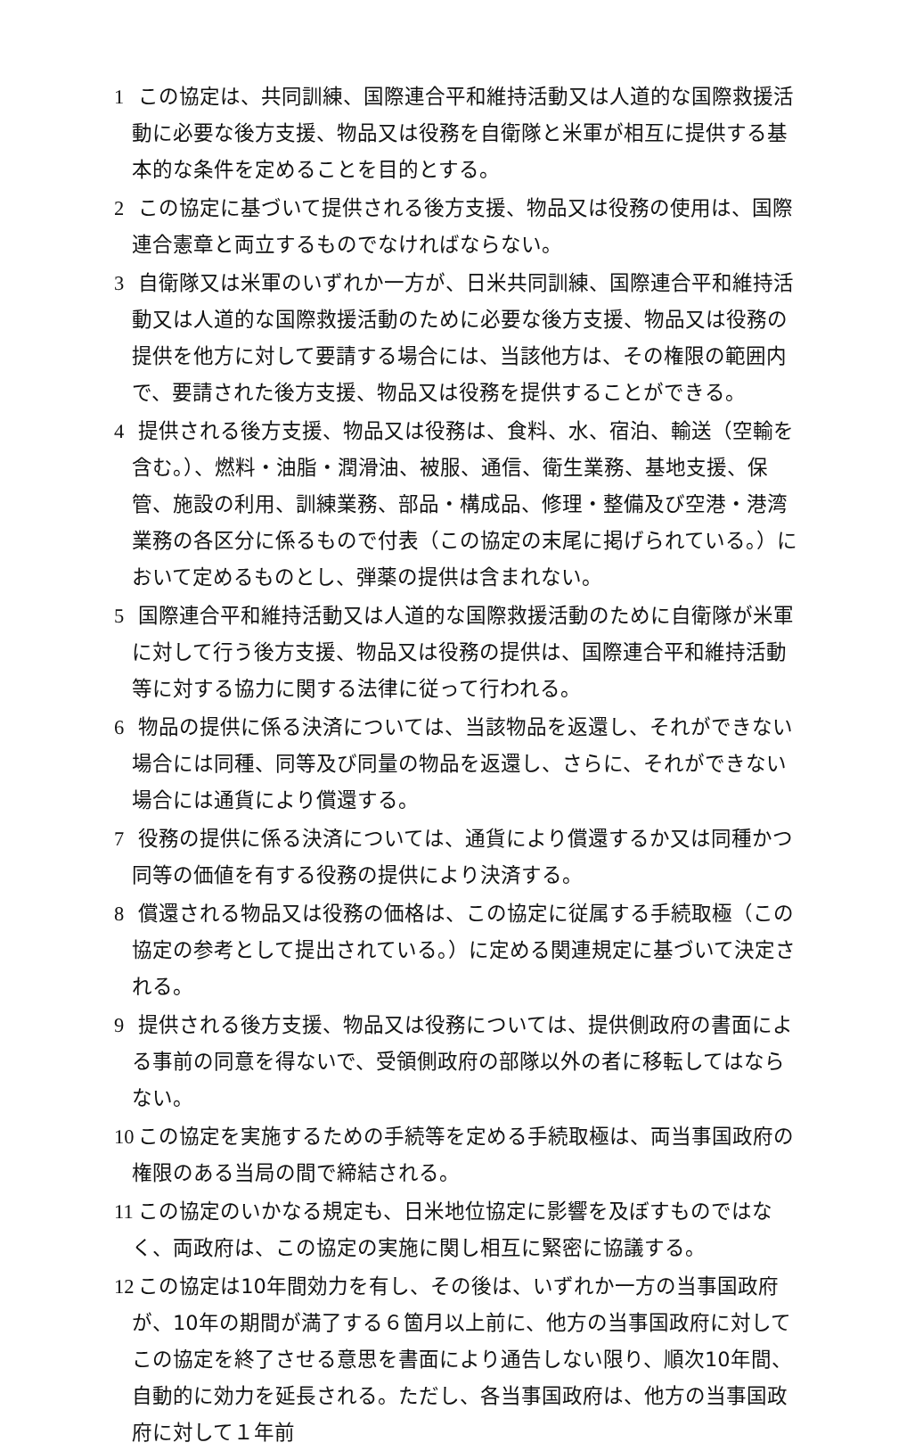1 この協定は、共同訓練、国際連合平和維持活動又は人道的な国際救援活動に必要な後方支援、物品又は役務を自衛隊と米軍が相互に提供する基本的な条件を定めることを目的とする。
2 この協定に基づいて提供される後方支援、物品又は役務の使用は、国際連合憲章と両立するものでなければならない。
3 自衛隊又は米軍のいずれか一方が、日米共同訓練、国際連合平和維持活動又は人道的な国際救援活動のために必要な後方支援、物品又は役務の提供を他方に対して要請する場合には、当該他方は、その権限の範囲内で、要請された後方支援、物品又は役務を提供することができる。
4 提供される後方支援、物品又は役務は、食料、水、宿泊、輸送（空輸を含む。）、燃料・油脂・潤滑油、被服、通信、衛生業務、基地支援、保管、施設の利用、訓練業務、部品・構成品、修理・整備及び空港・港湾業務の各区分に係るもので付表（この協定の末尾に掲げられている。）において定めるものとし、弾薬の提供は含まれない。
5 国際連合平和維持活動又は人道的な国際救援活動のために自衛隊が米軍に対して行う後方支援、物品又は役務の提供は、国際連合平和維持活動等に対する協力に関する法律に従って行われる。
6 物品の提供に係る決済については、当該物品を返還し、それができない場合には同種、同等及び同量の物品を返還し、さらに、それができない場合には通貨により償還する。
7 役務の提供に係る決済については、通貨により償還するか又は同種かつ同等の価値を有する役務の提供により決済する。
8 償還される物品又は役務の価格は、この協定に従属する手続取極（この協定の参考として提出されている。）に定める関連規定に基づいて決定される。
9 提供される後方支援、物品又は役務については、提供側政府の書面による事前の同意を得ないで、受領側政府の部隊以外の者に移転してはならない。
10 この協定を実施するための手続等を定める手続取極は、両当事国政府の権限のある当局の間で締結される。
11 この協定のいかなる規定も、日米地位協定に影響を及ぼすものではなく、両政府は、この協定の実施に関し相互に緊密に協議する。
12 この協定は10年間効力を有し、その後は、いずれか一方の当事国政府が、10年の期間が満了する６箇月以上前に、他方の当事国政府に対してこの協定を終了させる意思を書面により通告しない限り、順次10年間、自動的に効力を延長される。ただし、各当事国政府は、他方の当事国政府に対して１年前